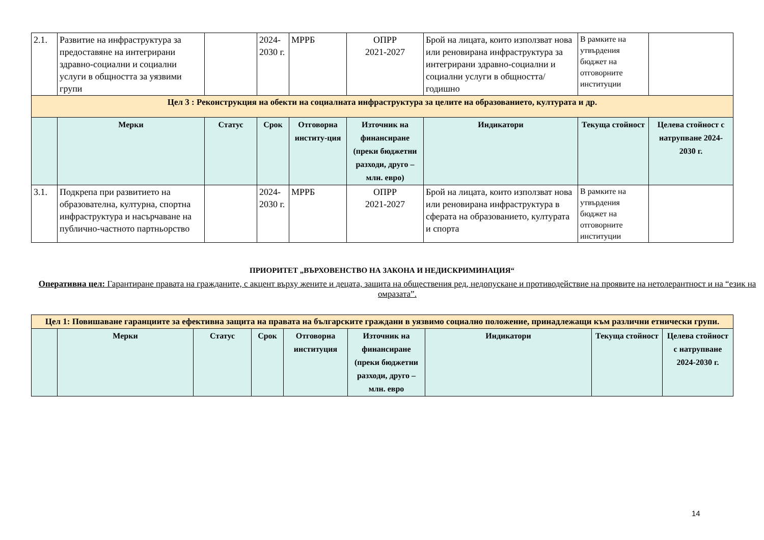| 2.1. | Развитие на инфраструктура за предоставяне на интегрирани здравно-социални и социални услуги в общността за уязвими групи | | 2024-2030 г. | МРРБ | ОПРР 2021-2027 | Брой на лицата, които използват нова или реновирана инфраструктура за интегрирани здравно-социални и социални услуги в общността/годишно | В рамките на утвърдения бюджет на отговорните институции | |
| Цел 3 : Реконструкция на обекти на социалната инфраструктура за целите на образованието, културата и др. | | | | | | | | |
| | Мерки | Статус | Срок | Отговорна институ-ция | Източник на финансиране (преки бюджетни разходи, друго – млн. евро) | Индикатори | Текуща стойност | Целева стойност с натрупване 2024-2030 г. |
| 3.1. | Подкрепа при развитието на образователна, културна, спортна инфраструктура и насърчаване на публично-частното партньорство | | 2024-2030 г. | МРРБ | ОПРР 2021-2027 | Брой на лицата, които използват нова или реновирана инфраструктура в сферата на образованието, културата и спорта | В рамките на утвърдения бюджет на отговорните институции | |
ПРИОРИТЕТ „ВЪРХОВЕНСТВО НА ЗАКОНА И НЕДИСКРИМИНАЦИЯ“
Оперативна цел: Гарантиране правата на гражданите, с акцент върху жените и децата, защита на обществения ред, недопускане и противодействие на проявите на нетолерантност и на “език на омразата”.
| Цел 1: Повишаване гаранциите за ефективна защита на правата на българските граждани в уязвимо социално положение, принадлежащи към различни етнически групи. | | | | | | | | |
| | Мерки | Статус | Срок | Отговорна институция | Източник на финансиране (преки бюджетни разходи, друго – млн. евро | Индикатори | Текуща стойност | Целева стойност с натрупване 2024-2030 г. |
14